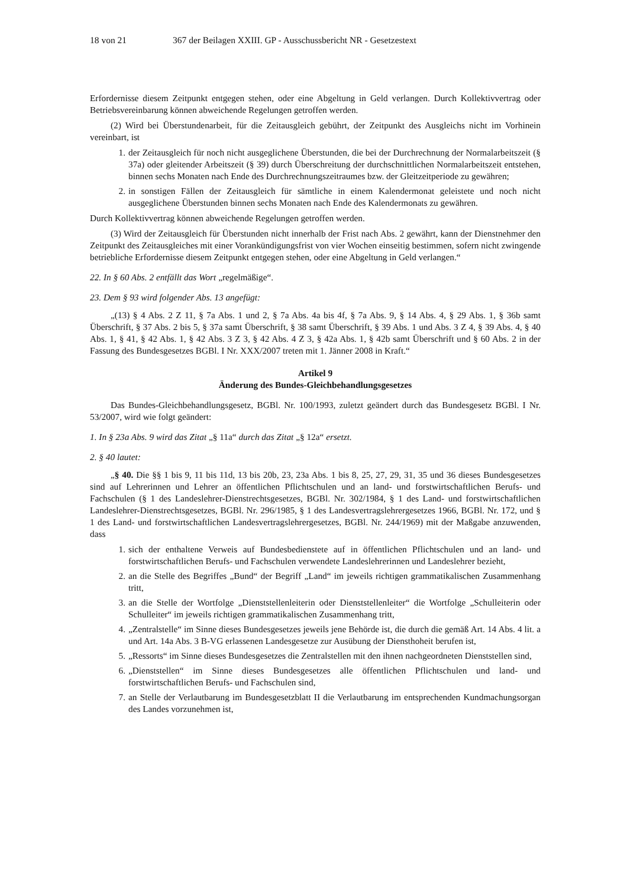18 von 21 367 der Beilagen XXIII. GP - Ausschussbericht NR - Gesetzestext
Erfordernisse diesem Zeitpunkt entgegen stehen, oder eine Abgeltung in Geld verlangen. Durch Kollektivvertrag oder Betriebsvereinbarung können abweichende Regelungen getroffen werden.
(2) Wird bei Überstundenarbeit, für die Zeitausgleich gebührt, der Zeitpunkt des Ausgleichs nicht im Vorhinein vereinbart, ist
1. der Zeitausgleich für noch nicht ausgeglichene Überstunden, die bei der Durchrechnung der Normalarbeitszeit (§ 37a) oder gleitender Arbeitszeit (§ 39) durch Überschreitung der durchschnittlichen Normalarbeitszeit entstehen, binnen sechs Monaten nach Ende des Durchrechnungszeitraumes bzw. der Gleitzeitperiode zu gewähren;
2. in sonstigen Fällen der Zeitausgleich für sämtliche in einem Kalendermonat geleistete und noch nicht ausgeglichene Überstunden binnen sechs Monaten nach Ende des Kalendermonats zu gewähren.
Durch Kollektivvertrag können abweichende Regelungen getroffen werden.
(3) Wird der Zeitausgleich für Überstunden nicht innerhalb der Frist nach Abs. 2 gewährt, kann der Dienstnehmer den Zeitpunkt des Zeitausgleiches mit einer Vorankündigungsfrist von vier Wochen einseitig bestimmen, sofern nicht zwingende betriebliche Erfordernisse diesem Zeitpunkt entgegen stehen, oder eine Abgeltung in Geld verlangen.“
22. In § 60 Abs. 2 entfällt das Wort „regelmäßige“.
23. Dem § 93 wird folgender Abs. 13 angefügt:
„(13) § 4 Abs. 2 Z 11, § 7a Abs. 1 und 2, § 7a Abs. 4a bis 4f, § 7a Abs. 9, § 14 Abs. 4, § 29 Abs. 1, § 36b samt Überschrift, § 37 Abs. 2 bis 5, § 37a samt Überschrift, § 38 samt Überschrift, § 39 Abs. 1 und Abs. 3 Z 4, § 39 Abs. 4, § 40 Abs. 1, § 41, § 42 Abs. 1, § 42 Abs. 3 Z 3, § 42 Abs. 4 Z 3, § 42a Abs. 1, § 42b samt Überschrift und § 60 Abs. 2 in der Fassung des Bundesgesetzes BGBl. I Nr. XXX/2007 treten mit 1. Jänner 2008 in Kraft.“
Artikel 9
Änderung des Bundes-Gleichbehandlungsgesetzes
Das Bundes-Gleichbehandlungsgesetz, BGBl. Nr. 100/1993, zuletzt geändert durch das Bundesgesetz BGBl. I Nr. 53/2007, wird wie folgt geändert:
1. In § 23a Abs. 9 wird das Zitat „§ 11a“ durch das Zitat „§ 12a“ ersetzt.
2. § 40 lautet:
„§ 40. Die §§ 1 bis 9, 11 bis 11d, 13 bis 20b, 23, 23a Abs. 1 bis 8, 25, 27, 29, 31, 35 und 36 dieses Bundesgesetzes sind auf Lehrerinnen und Lehrer an öffentlichen Pflichtschulen und an land- und forstwirtschaftlichen Berufs- und Fachschulen (§ 1 des Landeslehrer-Dienstrechtsgesetzes, BGBl. Nr. 302/1984, § 1 des Land- und forstwirtschaftlichen Landeslehrer-Dienstrechtsgesetzes, BGBl. Nr. 296/1985, § 1 des Landesvertragslehrergesetzes 1966, BGBl. Nr. 172, und § 1 des Land- und forstwirtschaftlichen Landesvertragslehrergesetzes, BGBl. Nr. 244/1969) mit der Maßgabe anzuwenden, dass
1. sich der enthaltene Verweis auf Bundesbedienstete auf in öffentlichen Pflichtschulen und an land- und forstwirtschaftlichen Berufs- und Fachschulen verwendete Landeslehrerinnen und Landeslehrer bezieht,
2. an die Stelle des Begriffes „Bund“ der Begriff „Land“ im jeweils richtigen grammatikalischen Zusammenhang tritt,
3. an die Stelle der Wortfolge „Dienststellenleiterin oder Dienststellenleiter“ die Wortfolge „Schulleiterin oder Schulleiter“ im jeweils richtigen grammatikalischen Zusammenhang tritt,
4. „Zentralstelle“ im Sinne dieses Bundesgesetzes jeweils jene Behörde ist, die durch die gemäß Art. 14 Abs. 4 lit. a und Art. 14a Abs. 3 B-VG erlassenen Landesgesetze zur Ausübung der Diensthoheit berufen ist,
5. „Ressorts“ im Sinne dieses Bundesgesetzes die Zentralstellen mit den ihnen nachgeordneten Dienststellen sind,
6. „Dienststellen“ im Sinne dieses Bundesgesetzes alle öffentlichen Pflichtschulen und land- und forstwirtschaftlichen Berufs- und Fachschulen sind,
7. an Stelle der Verlautbarung im Bundesgesetzblatt II die Verlautbarung im entsprechenden Kundmachungsorgan des Landes vorzunehmen ist,